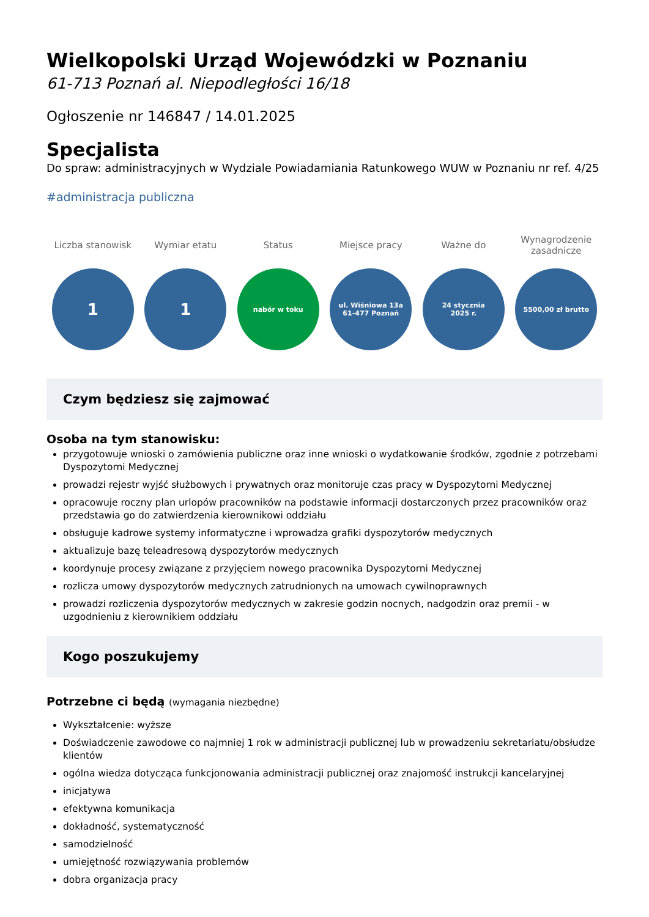Wielkopolski Urząd Wojewódzki w Poznaniu
61-713 Poznań al. Niepodległości 16/18
Ogłoszenie nr 146847 / 14.01.2025
Specjalista
Do spraw: administracyjnych w Wydziale Powiadamiania Ratunkowego WUW w Poznaniu nr ref. 4/25
#administracja publiczna
Liczba stanowisk
1
Wymiar etatu
1
Status
nabór w toku
Miejsce pracy
ul. Wiśniowa 13a
61-477 Poznań
Ważne do
24 stycznia
2025 r.
Wynagrodzenie
zasadnicze
5500,00 zł brutto
Czym będziesz się zajmować
Osoba na tym stanowisku:
przygotowuje wnioski o zamówienia publiczne oraz inne wnioski o wydatkowanie środków, zgodnie z potrzebami Dyspozytorni Medycznej
prowadzi rejestr wyjść służbowych i prywatnych oraz monitoruje czas pracy w Dyspozytorni Medycznej
opracowuje roczny plan urlopów pracowników na podstawie informacji dostarczonych przez pracowników oraz przedstawia go do zatwierdzenia kierownikowi oddziału
obsługuje kadrowe systemy informatyczne i wprowadza grafiki dyspozytorów medycznych
aktualizuje bazę teleadresową dyspozytorów medycznych
koordynuje procesy związane z przyjęciem nowego pracownika Dyspozytorni Medycznej
rozlicza umowy dyspozytorów medycznych zatrudnionych na umowach cywilnoprawnych
prowadzi rozliczenia dyspozytorów medycznych w zakresie godzin nocnych, nadgodzin oraz premii - w uzgodnieniu z kierownikiem oddziału
Kogo poszukujemy
Potrzebne ci będą (wymagania niezbędne)
Wykształcenie: wyższe
Doświadczenie zawodowe co najmniej 1 rok w administracji publicznej lub w prowadzeniu sekretariatu/obsłudze klientów
ogólna wiedza dotycząca funkcjonowania administracji publicznej oraz znajomość instrukcji kancelaryjnej
inicjatywa
efektywna komunikacja
dokładność, systematyczność
samodzielność
umiejętność rozwiązywania problemów
dobra organizacja pracy